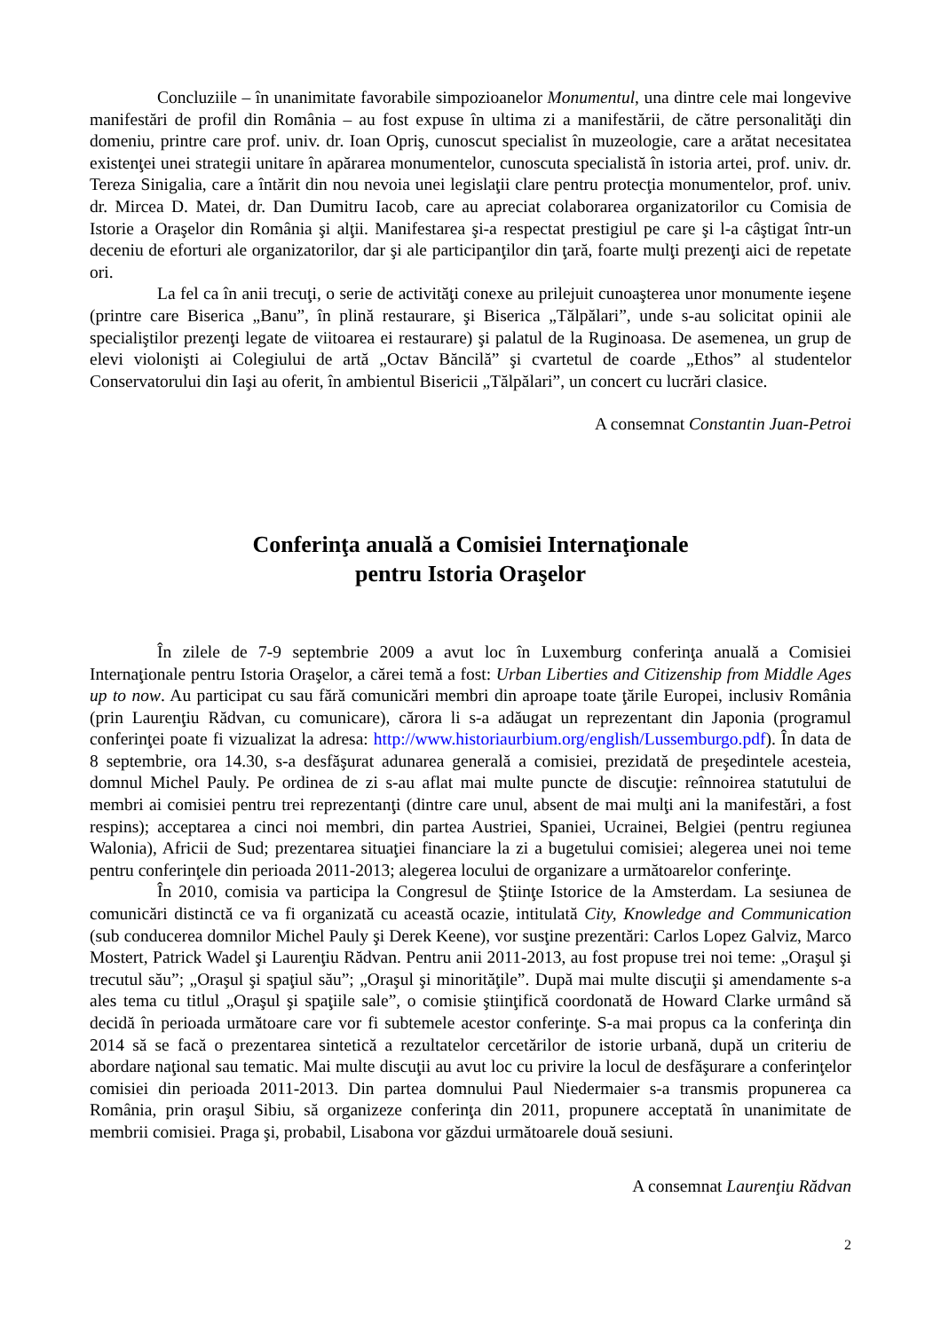Concluziile – în unanimitate favorabile simpozioanelor Monumentul, una dintre cele mai longevive manifestări de profil din România – au fost expuse în ultima zi a manifestării, de către personalităţi din domeniu, printre care prof. univ. dr. Ioan Opriş, cunoscut specialist în muzeologie, care a arătat necesitatea existenţei unei strategii unitare în apărarea monumentelor, cunoscuta specialistă în istoria artei, prof. univ. dr. Tereza Sinigalia, care a întărit din nou nevoia unei legislaţii clare pentru protecţia monumentelor, prof. univ. dr. Mircea D. Matei, dr. Dan Dumitru Iacob, care au apreciat colaborarea organizatorilor cu Comisia de Istorie a Oraşelor din România şi alţii. Manifestarea şi-a respectat prestigiul pe care şi l-a câştigat într-un deceniu de eforturi ale organizatorilor, dar şi ale participanţilor din ţară, foarte mulţi prezenţi aici de repetate ori.
La fel ca în anii trecuţi, o serie de activităţi conexe au prilejuit cunoaşterea unor monumente ieşene (printre care Biserica „Banu”, în plină restaurare, şi Biserica „Tălpălari”, unde s-au solicitat opinii ale specialiştilor prezenţi legate de viitoarea ei restaurare) şi palatul de la Ruginoasa. De asemenea, un grup de elevi violonişti ai Colegiului de artă „Octav Băncilă” şi cvartetul de coarde „Ethos” al studentelor Conservatorului din Iaşi au oferit, în ambientul Bisericii „Tălpălari”, un concert cu lucrări clasice.
A consemnat Constantin Juan-Petroi
Conferinţa anuală a Comisiei Internaţionale
pentru Istoria Oraşelor
În zilele de 7-9 septembrie 2009 a avut loc în Luxemburg conferinţa anuală a Comisiei Internaţionale pentru Istoria Oraşelor, a cărei temă a fost: Urban Liberties and Citizenship from Middle Ages up to now. Au participat cu sau fără comunicări membri din aproape toate ţările Europei, inclusiv România (prin Laurenţiu Rădvan, cu comunicare), cărora li s-a adăugat un reprezentant din Japonia (programul conferinţei poate fi vizualizat la adresa: http://www.historiaurbium.org/english/Lussemburgo.pdf). În data de 8 septembrie, ora 14.30, s-a desfăşurat adunarea generală a comisiei, prezidată de preşedintele acesteia, domnul Michel Pauly. Pe ordinea de zi s-au aflat mai multe puncte de discuţie: reînnoirea statutului de membri ai comisiei pentru trei reprezentanţi (dintre care unul, absent de mai mulţi ani la manifestări, a fost respins); acceptarea a cinci noi membri, din partea Austriei, Spaniei, Ucrainei, Belgiei (pentru regiunea Walonia), Africii de Sud; prezentarea situaţiei financiare la zi a bugetului comisiei; alegerea unei noi teme pentru conferinţele din perioada 2011-2013; alegerea locului de organizare a următoarelor conferinţe.
În 2010, comisia va participa la Congresul de Ştiinţe Istorice de la Amsterdam. La sesiunea de comunicări distinctă ce va fi organizată cu această ocazie, intitulată City, Knowledge and Communication (sub conducerea domnilor Michel Pauly şi Derek Keene), vor susţine prezentări: Carlos Lopez Galviz, Marco Mostert, Patrick Wadel şi Laurenţiu Rădvan. Pentru anii 2011-2013, au fost propuse trei noi teme: „Oraşul şi trecutul său”; „Oraşul şi spaţiul său”; „Oraşul şi minorităţile”. După mai multe discuţii şi amendamente s-a ales tema cu titlul „Oraşul şi spaţiile sale”, o comisie ştiinţifică coordonată de Howard Clarke urmând să decidă în perioada următoare care vor fi subtemele acestor conferinţe. S-a mai propus ca la conferinţa din 2014 să se facă o prezentarea sintetică a rezultatelor cercetărilor de istorie urbană, după un criteriu de abordare naţional sau tematic. Mai multe discuţii au avut loc cu privire la locul de desfăşurare a conferinţelor comisiei din perioada 2011-2013. Din partea domnului Paul Niedermaier s-a transmis propunerea ca România, prin oraşul Sibiu, să organizeze conferinţa din 2011, propunere acceptată în unanimitate de membrii comisiei. Praga şi, probabil, Lisabona vor găzdui următoarele două sesiuni.
A consemnat Laurenţiu Rădvan
2